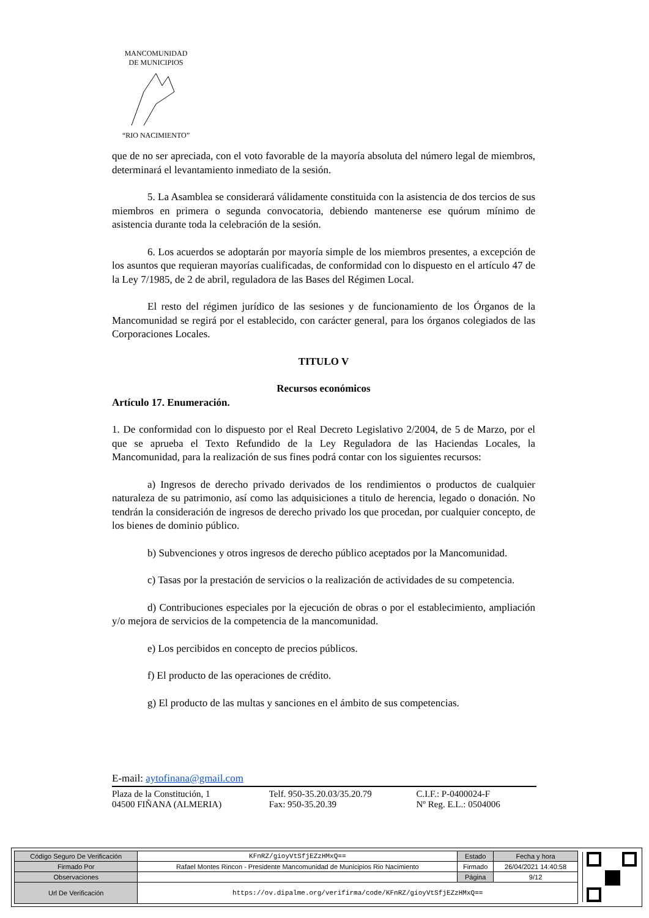MANCOMUNIDAD
DE MUNICIPIOS
“RIO NACIMIENTO”
que de no ser apreciada, con el voto favorable de la mayoría absoluta del número legal de miembros, determinará el levantamiento inmediato de la sesión.
5. La Asamblea se considerará válidamente constituida con la asistencia de dos tercios de sus miembros en primera o segunda convocatoria, debiendo mantenerse ese quórum mínimo de asistencia durante toda la celebración de la sesión.
6. Los acuerdos se adoptarán por mayoría simple de los miembros presentes, a excepción de los asuntos que requieran mayorías cualificadas, de conformidad con lo dispuesto en el artículo 47 de la Ley 7/1985, de 2 de abril, reguladora de las Bases del Régimen Local.
El resto del régimen jurídico de las sesiones y de funcionamiento de los Órganos de la Mancomunidad se regirá por el establecido, con carácter general, para los órganos colegiados de las Corporaciones Locales.
TITULO V
Recursos económicos
Artículo 17. Enumeración.
1. De conformidad con lo dispuesto por el Real Decreto Legislativo 2/2004, de 5 de Marzo, por el que se aprueba el Texto Refundido de la Ley Reguladora de las Haciendas Locales, la Mancomunidad, para la realización de sus fines podrá contar con los siguientes recursos:
a) Ingresos de derecho privado derivados de los rendimientos o productos de cualquier naturaleza de su patrimonio, así como las adquisiciones a titulo de herencia, legado o donación. No tendrán la consideración de ingresos de derecho privado los que procedan, por cualquier concepto, de los bienes de dominio público.
b) Subvenciones y otros ingresos de derecho público aceptados por la Mancomunidad.
c) Tasas por la prestación de servicios o la realización de actividades de su competencia.
d) Contribuciones especiales por la ejecución de obras o por el establecimiento, ampliación y/o mejora de servicios de la competencia de la mancomunidad.
e) Los percibidos en concepto de precios públicos.
f) El producto de las operaciones de crédito.
g) El producto de las multas y sanciones en el ámbito de sus competencias.
E-mail: aytofinana@gmail.com
| Plaza de la Constitución, 1 | Telf. 950-35.20.03/35.20.79 | C.I.F.: P-0400024-F |
| 04500 FIÑANA (ALMERIA) | Fax: 950-35.20.39 | Nº Reg. E.L.: 0504006 |
| Código Seguro De Verificación | KFnRZ/gioyVtSfjEZzHMxQ== | Estado | Fecha y hora |
| Firmado Por | Rafael Montes Rincon - Presidente Mancomunidad de Municipios Rio Nacimiento | Firmado | 26/04/2021 14:40:58 |
| Observaciones | | Página | 9/12 |
| Url De Verificación | https://ov.dipalme.org/verifirma/code/KFnRZ/gioyVtSfjEZzHMxQ== | | |